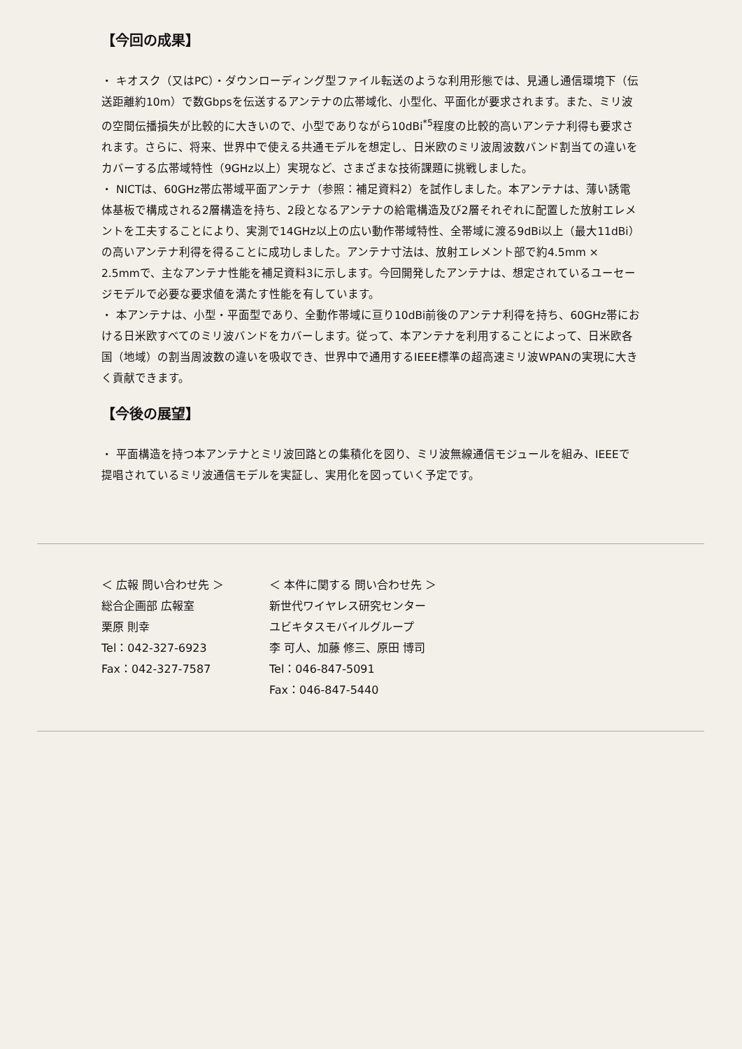【今回の成果】
・ キオスク（又はPC）・ダウンローディング型ファイル転送のような利用形態では、見通し通信環境下（伝送距離約10m）で数Gbpsを伝送するアンテナの広帯域化、小型化、平面化が要求されます。また、ミリ波の空間伝播損失が比較的に大きいので、小型でありながら10dBi<sup>*5</sup>程度の比較的高いアンテナ利得も要求されます。さらに、将来、世界中で使える共通モデルを想定し、日米欧のミリ波周波数バンド割当ての違いをカバーする広帯域特性（9GHz以上）実現など、さまざまな技術課題に挑戦しました。
・ NICTは、60GHz帯広帯域平面アンテナ（参照：補足資料2）を試作しました。本アンテナは、薄い誘電体基板で構成される2層構造を持ち、2段となるアンテナの給電構造及び2層それぞれに配置した放射エレメントを工夫することにより、実測で14GHz以上の広い動作帯域特性、全帯域に渡る9dBi以上（最大11dBi）の高いアンテナ利得を得ることに成功しました。アンテナ寸法は、放射エレメント部で約4.5mm × 2.5mmで、主なアンテナ性能を補足資料3に示します。今回開発したアンテナは、想定されているユーセージモデルで必要な要求値を満たす性能を有しています。
・ 本アンテナは、小型・平面型であり、全動作帯域に亘り10dBi前後のアンテナ利得を持ち、60GHz帯における日米欧すべてのミリ波バンドをカバーします。従って、本アンテナを利用することによって、日米欧各国（地域）の割当周波数の違いを吸収でき、世界中で通用するIEEE標準の超高速ミリ波WPANの実現に大きく貢献できます。
【今後の展望】
・ 平面構造を持つ本アンテナとミリ波回路との集積化を図り、ミリ波無線通信モジュールを組み、IEEEで提唱されているミリ波通信モデルを実証し、実用化を図っていく予定です。
＜ 広報 問い合わせ先 ＞
総合企画部 広報室
栗原 則幸
Tel：042-327-6923
Fax：042-327-7587
＜ 本件に関する 問い合わせ先 ＞
新世代ワイヤレス研究センター
ユビキタスモバイルグループ
李 可人、加藤 修三、原田 博司
Tel：046-847-5091
Fax：046-847-5440